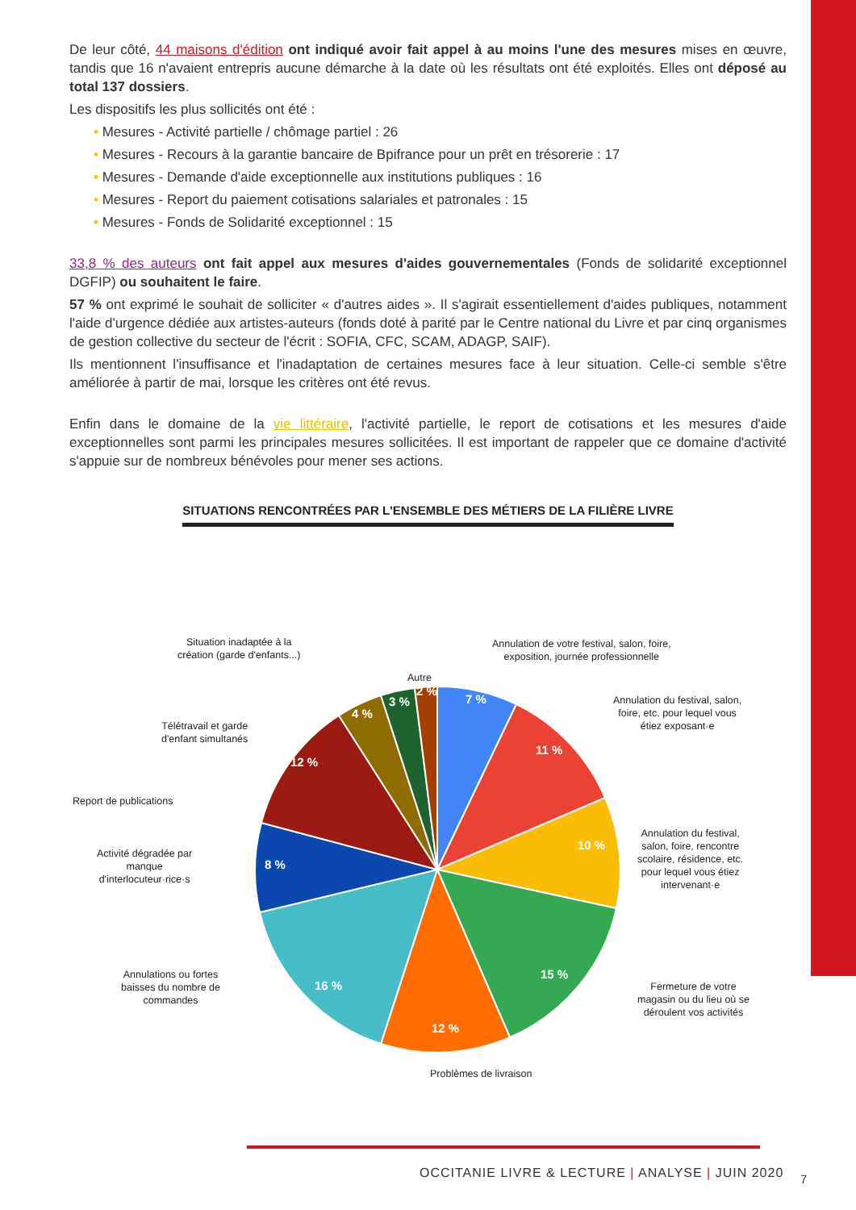De leur côté, 44 maisons d'édition ont indiqué avoir fait appel à au moins l'une des mesures mises en œuvre, tandis que 16 n'avaient entrepris aucune démarche à la date où les résultats ont été exploités. Elles ont déposé au total 137 dossiers.
Les dispositifs les plus sollicités ont été :
• Mesures - Activité partielle / chômage partiel : 26
• Mesures - Recours à la garantie bancaire de Bpifrance pour un prêt en trésorerie : 17
• Mesures - Demande d'aide exceptionnelle aux institutions publiques : 16
• Mesures - Report du paiement cotisations salariales et patronales : 15
• Mesures - Fonds de Solidarité exceptionnel : 15
33,8 % des auteurs ont fait appel aux mesures d'aides gouvernementales (Fonds de solidarité exceptionnel DGFIP) ou souhaitent le faire.
57 % ont exprimé le souhait de solliciter « d'autres aides ». Il s'agirait essentiellement d'aides publiques, notamment l'aide d'urgence dédiée aux artistes-auteurs (fonds doté à parité par le Centre national du Livre et par cinq organismes de gestion collective du secteur de l'écrit : SOFIA, CFC, SCAM, ADAGP, SAIF).
Ils mentionnent l'insuffisance et l'inadaptation de certaines mesures face à leur situation. Celle-ci semble s'être améliorée à partir de mai, lorsque les critères ont été revus.
Enfin dans le domaine de la vie littéraire, l'activité partielle, le report de cotisations et les mesures d'aide exceptionnelles sont parmi les principales mesures sollicitées. Il est important de rappeler que ce domaine d'activité s'appuie sur de nombreux bénévoles pour mener ses actions.
SITUATIONS RENCONTRÉES PAR L'ENSEMBLE DES MÉTIERS DE LA FILIÈRE LIVRE
7 %
11 %
10 %
15 %
12 %
16 %
8 %
12 %
4 %
3 %
2 %
Situation inadaptée à la
création (garde d'enfants...)
Annulation de votre festival, salon, foire,
exposition, journée professionnelle
Autre
Annulation du festival, salon,
foire, etc. pour lequel vous
étiez exposant·e
Télétravail et garde
d'enfant simultanés
Report de publications
Activité dégradée par
manque
d'interlocuteur·rice·s
Annulation du festival,
salon, foire, rencontre
scolaire, résidence, etc.
pour lequel vous étiez
intervenant·e
Annulations ou fortes
baisses du nombre de
commandes
Fermeture de votre
magasin ou du lieu où se
déroulent vos activités
Problèmes de livraison
OCCITANIE LIVRE & LECTURE | ANALYSE | JUIN 2020
7